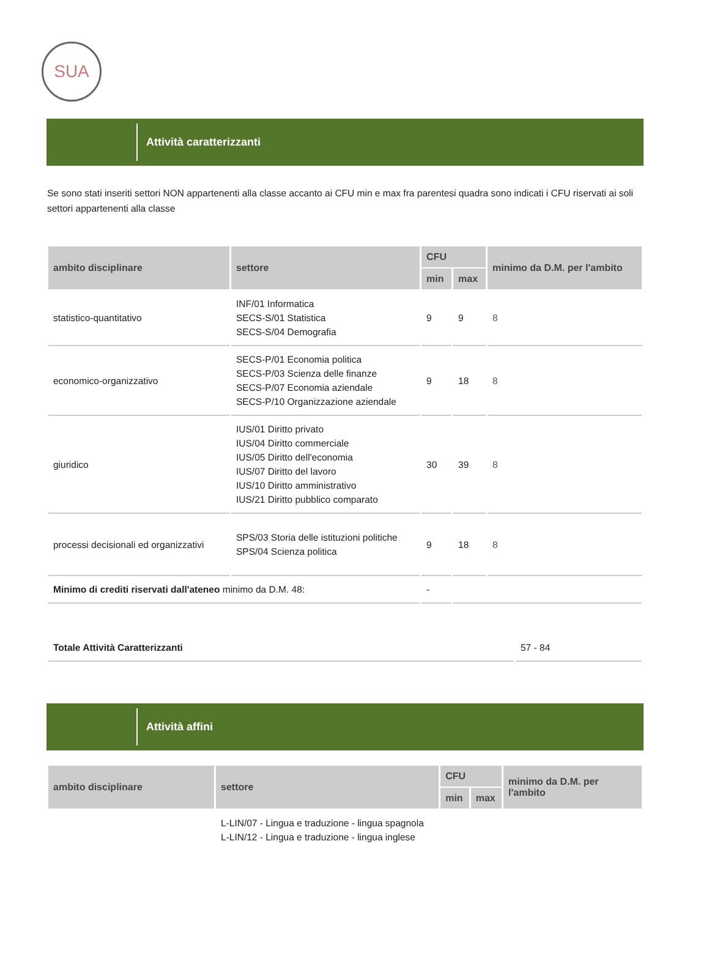SUA
Attività caratterizzanti
Se sono stati inseriti settori NON appartenenti alla classe accanto ai CFU min e max fra parentesi quadra sono indicati i CFU riservati ai soli settori appartenenti alla classe
| ambito disciplinare | settore | CFU | | minimo da D.M. per l'ambito |
| --- | --- | --- | --- | --- |
| | | min | max | |
| statistico-quantitativo | INF/01 Informatica SECS-S/01 Statistica SECS-S/04 Demografia | 9 | 9 | 8 |
| economico-organizzativo | SECS-P/01 Economia politica SECS-P/03 Scienza delle finanze SECS-P/07 Economia aziendale SECS-P/10 Organizzazione aziendale | 9 | 18 | 8 |
| giuridico | IUS/01 Diritto privato IUS/04 Diritto commerciale IUS/05 Diritto dell'economia IUS/07 Diritto del lavoro IUS/10 Diritto amministrativo IUS/21 Diritto pubblico comparato | 30 | 39 | 8 |
| processi decisionali ed organizzativi | SPS/03 Storia delle istituzioni politiche SPS/04 Scienza politica | 9 | 18 | 8 |
| Minimo di crediti riservati dall'ateneo minimo da D.M. 48: | | - | | |
| Totale Attività Caratterizzanti | 57 - 84 |
Attività affini
| ambito disciplinare | settore | CFU | | minimo da D.M. per l'ambito |
| --- | --- | --- | --- | --- |
| | | min | max | |
| | L-LIN/07 - Lingua e traduzione - lingua spagnola L-LIN/12 - Lingua e traduzione - lingua inglese | | | |